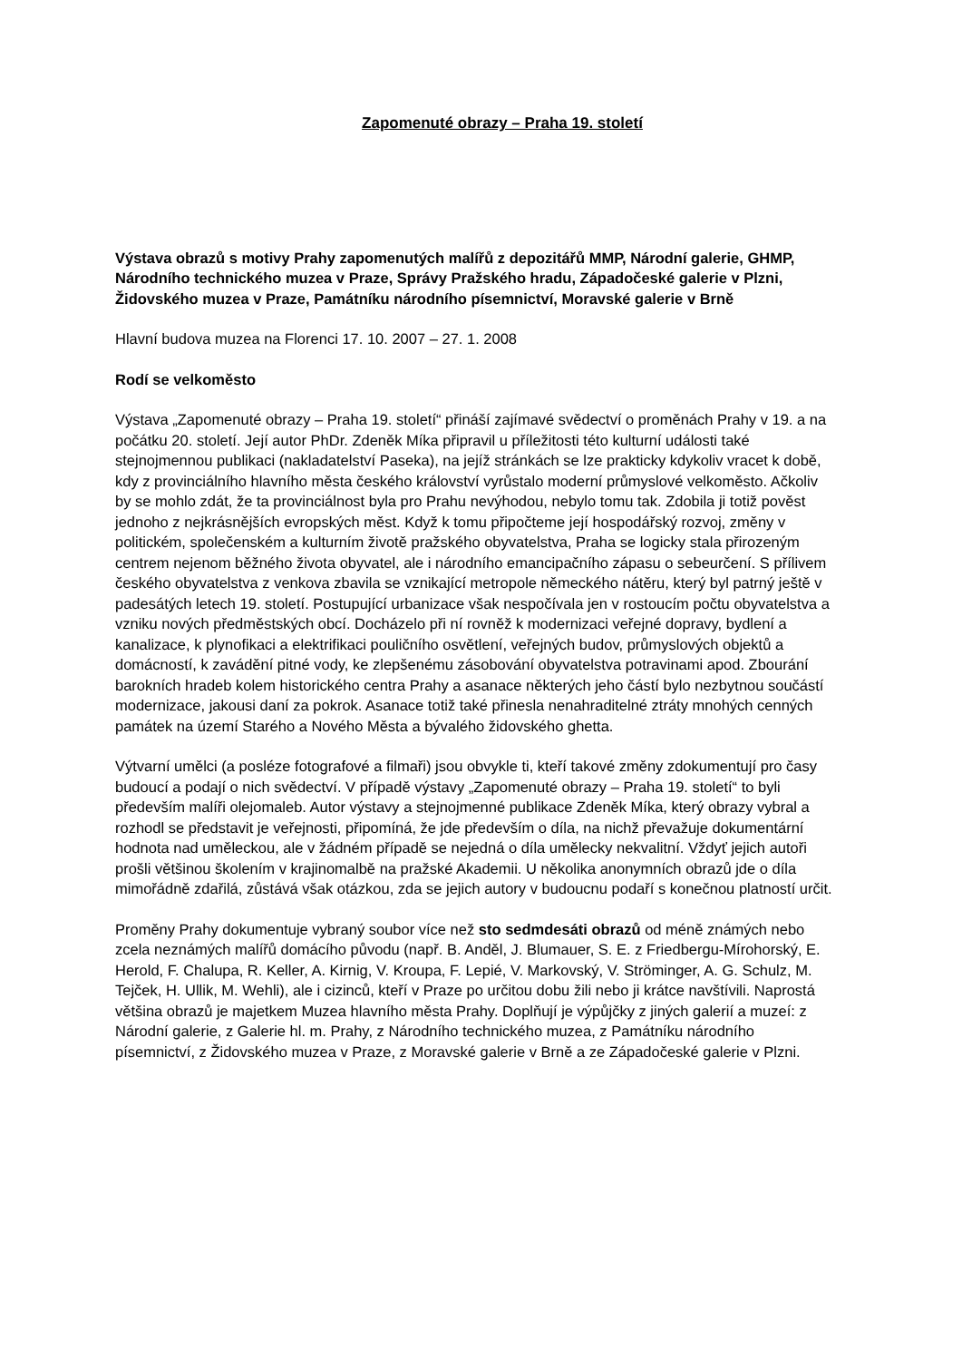Zapomenuté obrazy – Praha 19. století
Výstava obrazů s motivy Prahy zapomenutých malířů z depozitářů MMP, Národní galerie, GHMP, Národního technického muzea v Praze, Správy Pražského hradu, Západočeské galerie v Plzni, Židovského muzea v Praze, Památníku národního písemnictví, Moravské galerie v Brně
Hlavní budova muzea na Florenci 17. 10. 2007 – 27. 1. 2008
Rodí se velkoměsto
Výstava „Zapomenuté obrazy – Praha 19. století“ přináší zajímavé svědectví o proměnách Prahy v 19. a na počátku 20. století. Její autor PhDr. Zdeněk Míka připravil u příležitosti této kulturní události také stejnojmennou publikaci (nakladatelství Paseka), na jejíž stránkách se lze prakticky kdykoliv vracet k době, kdy z provinciálního hlavního města českého království vyrůstalo moderní průmyslové velkoměsto. Ačkoliv by se mohlo zdát, že ta provinciálnost byla pro Prahu nevýhodou, nebylo tomu tak. Zdobila ji totiž pověst jednoho z nejkrásnějších evropských měst. Když k tomu připočteme její hospodářský rozvoj, změny v politickém, společenském a kulturním životě pražského obyvatelstva, Praha se logicky stala přirozeným centrem nejenom běžného života obyvatel, ale i národního emancipačního zápasu o sebeurčení. S přílivem českého obyvatelstva z venkova zbavila se vznikající metropole německého nátěru, který byl patrný ještě v padesátých letech 19. století. Postupující urbanizace však nespočívala jen v rostoucím počtu obyvatelstva a vzniku nových předměstských obcí. Docházelo při ní rovněž k modernizaci veřejné dopravy, bydlení a kanalizace, k plynofikaci a elektrifikaci pouličního osvětlení, veřejných budov, průmyslových objektů a domácností, k zavádění pitné vody, ke zlepšenému zásobování obyvatelstva potravinami apod. Zbourání barokních hradeb kolem historického centra Prahy a asanace některých jeho částí bylo nezbytnou součástí modernizace, jakousi daní za pokrok. Asanace totiž také přinesla nenahraditelné ztráty mnohých cenných památek na území Starého a Nového Města a bývalého židovského ghetta.
Výtvarní umělci (a posléze fotografové a filmaři) jsou obvykle ti, kteří takové změny zdokumentují pro časy budoucí a podají o nich svědectví. V případě výstavy „Zapomenuté obrazy – Praha 19. století“ to byli především malíři olejomaleb. Autor výstavy a stejnojmenné publikace Zdeněk Míka, který obrazy vybral a rozhodl se představit je veřejnosti, připomíná, že jde především o díla, na nichž převažuje dokumentární hodnota nad uměleckou, ale v žádném případě se nejedná o díla umělecky nekvalitní. Vždyť jejich autoři prošli většinou školením v krajinomalbě na pražské Akademii. U několika anonymních obrazů jde o díla mimořádně zdařilá, zůstává však otázkou, zda se jejich autory v budoucnu podaří s konečnou platností určit.
Proměny Prahy dokumentuje vybraný soubor více než sto sedmdesáti obrazů od méně známých nebo zcela neznámých malířů domácího původu (např. B. Anděl, J. Blumauer, S. E. z Friedbergu-Mírohorský, E. Herold, F. Chalupa, R. Keller, A. Kirnig, V. Kroupa, F. Lepié, V. Markovský, V. Ströminger, A. G. Schulz, M. Tejček, H. Ullik, M. Wehli), ale i cizinců, kteří v Praze po určitou dobu žili nebo ji krátce navštívili. Naprostá většina obrazů je majetkem Muzea hlavního města Prahy. Doplňují je výpůjčky z jiných galerií a muzeí: z Národní galerie, z Galerie hl. m. Prahy, z Národního technického muzea, z Památníku národního písemnictví, z Židovského muzea v Praze, z Moravské galerie v Brně a ze Západočeské galerie v Plzni.